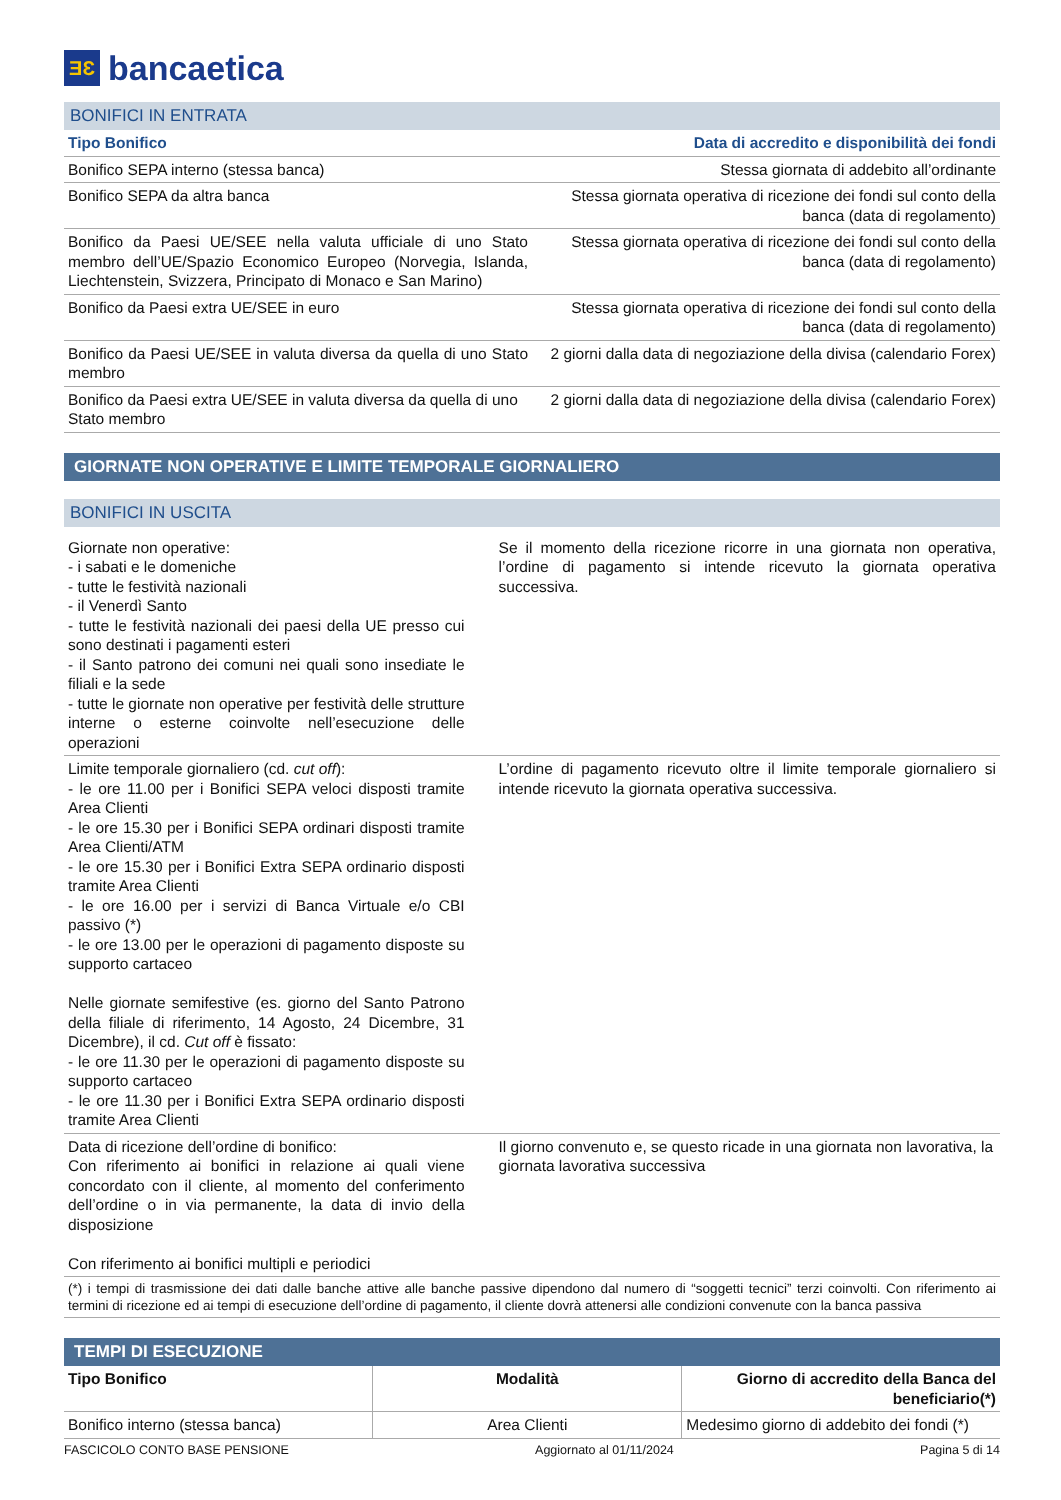ƎƐ
bancaetica
BONIFICI IN ENTRATA
| Tipo Bonifico | Data di accredito e disponibilità dei fondi |
| --- | --- |
| Bonifico SEPA interno (stessa banca) | Stessa giornata di addebito all’ordinante |
| Bonifico SEPA da altra banca | Stessa giornata operativa di ricezione dei fondi sul conto della banca (data di regolamento) |
| Bonifico da Paesi UE/SEE nella valuta ufficiale di uno Stato membro dell’UE/Spazio Economico Europeo (Norvegia, Islanda, Liechtenstein, Svizzera, Principato di Monaco e San Marino) | Stessa giornata operativa di ricezione dei fondi sul conto della banca (data di regolamento) |
| Bonifico da Paesi extra UE/SEE in euro | Stessa giornata operativa di ricezione dei fondi sul conto della banca (data di regolamento) |
| Bonifico da Paesi UE/SEE in valuta diversa da quella di uno Stato membro | 2 giorni dalla data di negoziazione della divisa (calendario Forex) |
| Bonifico da Paesi extra UE/SEE in valuta diversa da quella di uno Stato membro | 2 giorni dalla data di negoziazione della divisa (calendario Forex) |
GIORNATE NON OPERATIVE E LIMITE TEMPORALE GIORNALIERO
BONIFICI IN USCITA
| Giornate non operative: - i sabati e le domeniche - tutte le festività nazionali - il Venerdì Santo - tutte le festività nazionali dei paesi della UE presso cui sono destinati i pagamenti esteri - il Santo patrono dei comuni nei quali sono insediate le filiali e la sede - tutte le giornate non operative per festività delle strutture interne o esterne coinvolte nell’esecuzione delle operazioni | Se il momento della ricezione ricorre in una giornata non operativa, l’ordine di pagamento si intende ricevuto la giornata operativa successiva. |
| Limite temporale giornaliero (cd. cut off ): - le ore 11.00 per i Bonifici SEPA veloci disposti tramite Area Clienti - le ore 15.30 per i Bonifici SEPA ordinari disposti tramite Area Clienti/ATM - le ore 15.30 per i Bonifici Extra SEPA ordinario disposti tramite Area Clienti - le ore 16.00 per i servizi di Banca Virtuale e/o CBI passivo (*) - le ore 13.00 per le operazioni di pagamento disposte su supporto cartaceo Nelle giornate semifestive (es. giorno del Santo Patrono della filiale di riferimento, 14 Agosto, 24 Dicembre, 31 Dicembre), il cd. Cut off è fissato: - le ore 11.30 per le operazioni di pagamento disposte su supporto cartaceo - le ore 11.30 per i Bonifici Extra SEPA ordinario disposti tramite Area Clienti | L’ordine di pagamento ricevuto oltre il limite temporale giornaliero si intende ricevuto la giornata operativa successiva. |
| Data di ricezione dell’ordine di bonifico: Con riferimento ai bonifici in relazione ai quali viene concordato con il cliente, al momento del conferimento dell’ordine o in via permanente, la data di invio della disposizione Con riferimento ai bonifici multipli e periodici | Il giorno convenuto e, se questo ricade in una giornata non lavorativa, la giornata lavorativa successiva |
| (*) i tempi di trasmissione dei dati dalle banche attive alle banche passive dipendono dal numero di “soggetti tecnici” terzi coinvolti. Con riferimento ai termini di ricezione ed ai tempi di esecuzione dell’ordine di pagamento, il cliente dovrà attenersi alle condizioni convenute con la banca passiva | |
TEMPI DI ESECUZIONE
| Tipo Bonifico | Modalità | Giorno di accredito della Banca del beneficiario(*) |
| --- | --- | --- |
| Bonifico interno (stessa banca) | Area Clienti | Medesimo giorno di addebito dei fondi (*) |
FASCICOLO CONTO BASE PENSIONE Aggiornato al 01/11/2024 Pagina 5 di 14